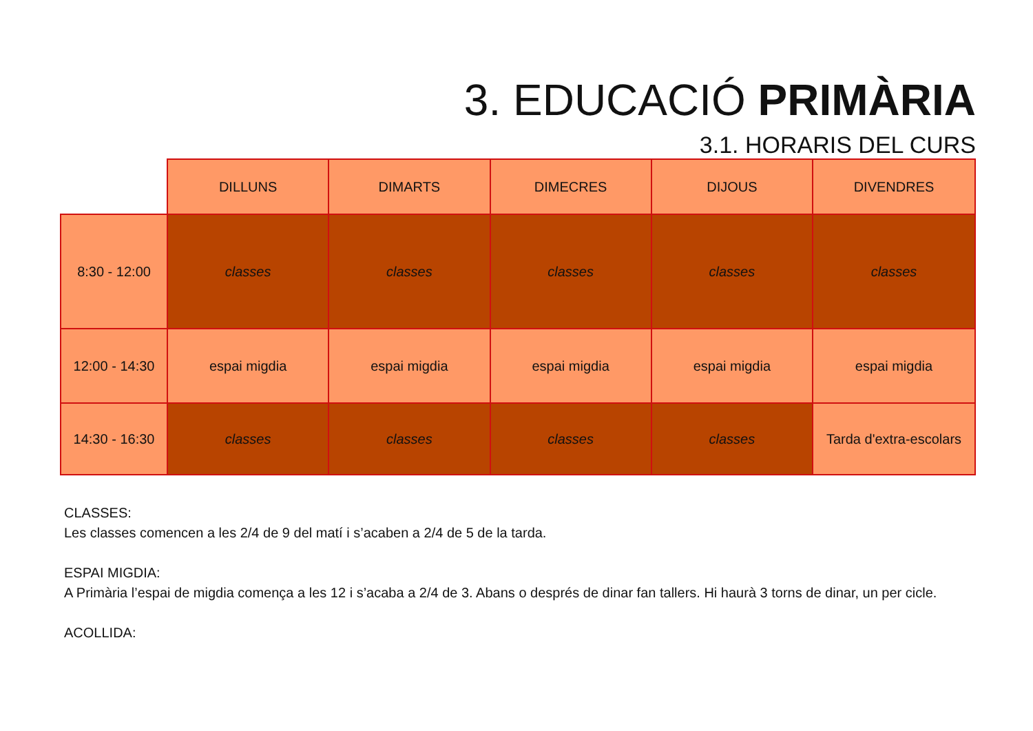3. EDUCACIÓ PRIMÀRIA
3.1. HORARIS DEL CURS
| | DILLUNS | DIMARTS | DIMECRES | DIJOUS | DIVENDRES |
| --- | --- | --- | --- | --- | --- |
| 8:30 - 12:00 | classes | classes | classes | classes | classes |
| 12:00 - 14:30 | espai migdia | espai migdia | espai migdia | espai migdia | espai migdia |
| 14:30 - 16:30 | classes | classes | classes | classes | Tarda d'extra-escolars |
CLASSES:
Les classes comencen a les 2/4 de 9 del matí i s’acaben a 2/4 de 5 de la tarda.
ESPAI MIGDIA:
A Primària l’espai de migdia comença a les 12 i s’acaba a 2/4 de 3. Abans o després de dinar fan tallers. Hi haurà 3 torns de dinar, un per cicle.
ACOLLIDA: